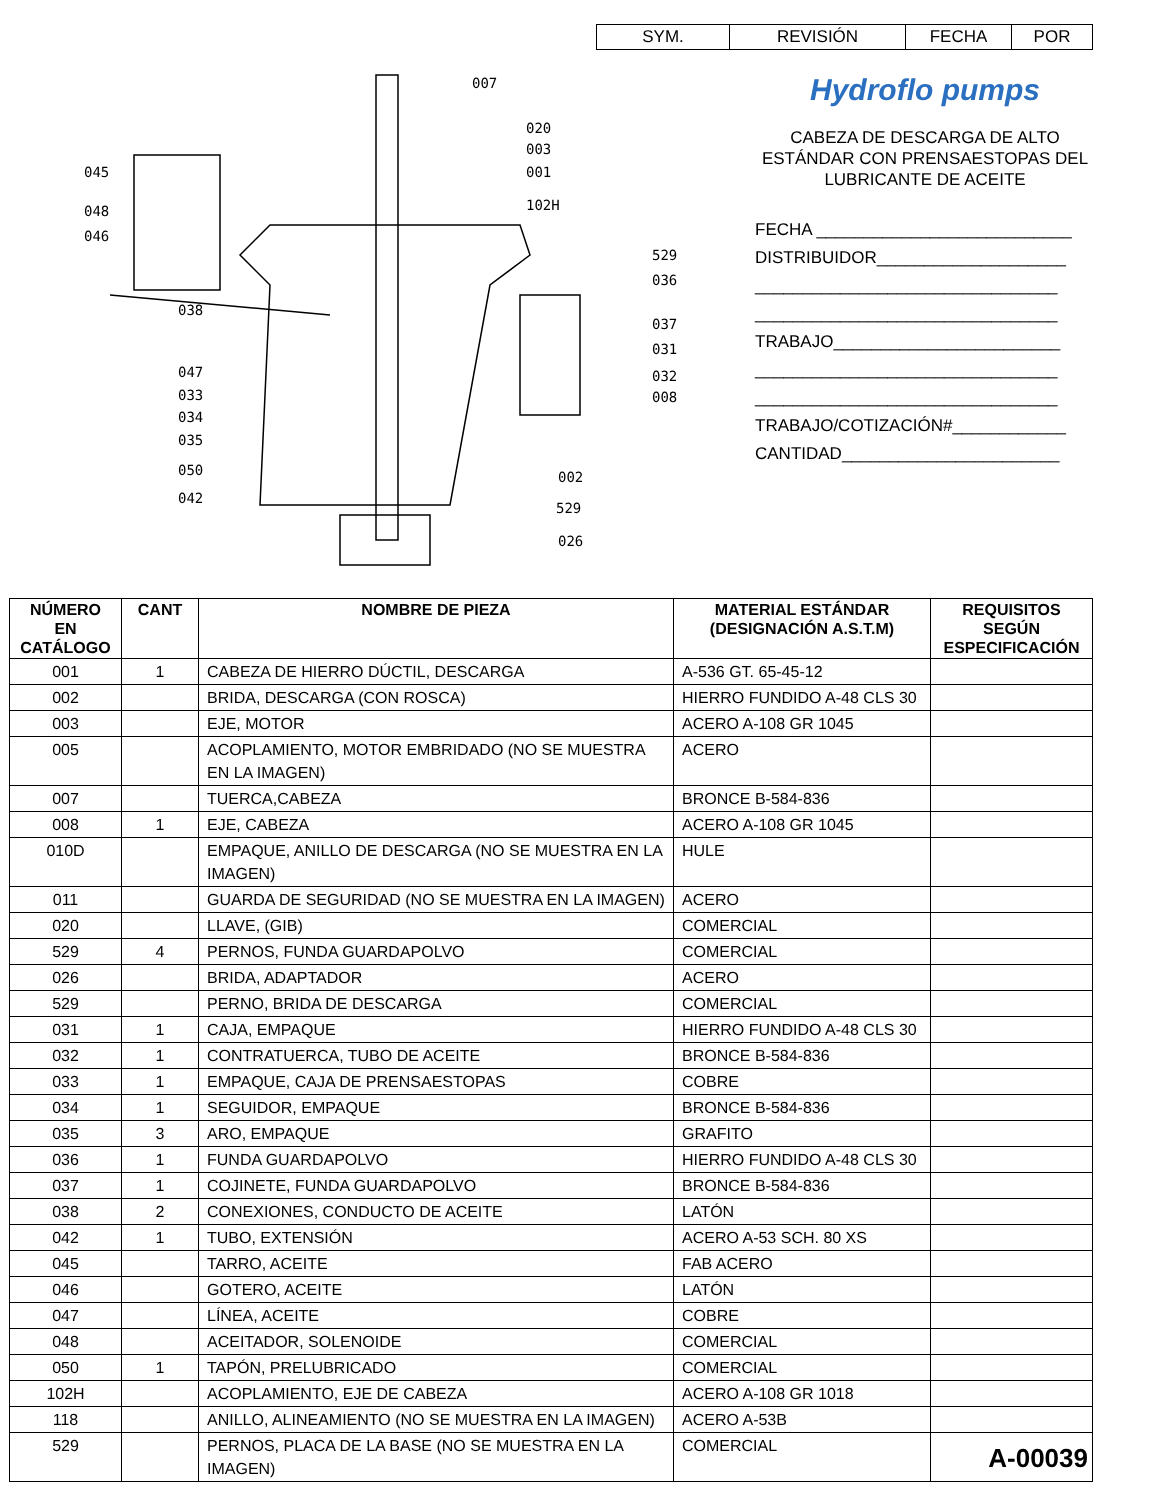| SYM. | REVISIÓN | FECHA | POR |
007
020
003
001
102H
045
048
046
038
529
036
037
031
032
008
047
033
034
035
050
042
002
529
026
Hydroflo pumps
CABEZA DE DESCARGA DE ALTO
ESTÁNDAR CON PRENSAESTOPAS DEL
LUBRICANTE DE ACEITE
FECHA ___________________________
DISTRIBUIDOR____________________
________________________________
________________________________
TRABAJO________________________
________________________________
________________________________
TRABAJO/COTIZACIÓN#____________
CANTIDAD_______________________
| NÚMERO EN CATÁLOGO | CANT | NOMBRE DE PIEZA | MATERIAL ESTÁNDAR (DESIGNACIÓN A.S.T.M) | REQUISITOS SEGÚN ESPECIFICACIÓN |
| --- | --- | --- | --- | --- |
| 001 | 1 | CABEZA DE HIERRO DÚCTIL, DESCARGA | A-536 GT. 65-45-12 | |
| 002 | | BRIDA, DESCARGA (CON ROSCA) | HIERRO FUNDIDO A-48 CLS 30 | |
| 003 | | EJE, MOTOR | ACERO A-108 GR 1045 | |
| 005 | | ACOPLAMIENTO, MOTOR EMBRIDADO (NO SE MUESTRA EN LA IMAGEN) | ACERO | |
| 007 | | TUERCA,CABEZA | BRONCE B-584-836 | |
| 008 | 1 | EJE, CABEZA | ACERO A-108 GR 1045 | |
| 010D | | EMPAQUE, ANILLO DE DESCARGA (NO SE MUESTRA EN LA IMAGEN) | HULE | |
| 011 | | GUARDA DE SEGURIDAD (NO SE MUESTRA EN LA IMAGEN) | ACERO | |
| 020 | | LLAVE, (GIB) | COMERCIAL | |
| 529 | 4 | PERNOS, FUNDA GUARDAPOLVO | COMERCIAL | |
| 026 | | BRIDA, ADAPTADOR | ACERO | |
| 529 | | PERNO, BRIDA DE DESCARGA | COMERCIAL | |
| 031 | 1 | CAJA, EMPAQUE | HIERRO FUNDIDO A-48 CLS 30 | |
| 032 | 1 | CONTRATUERCA, TUBO DE ACEITE | BRONCE B-584-836 | |
| 033 | 1 | EMPAQUE, CAJA DE PRENSAESTOPAS | COBRE | |
| 034 | 1 | SEGUIDOR, EMPAQUE | BRONCE B-584-836 | |
| 035 | 3 | ARO, EMPAQUE | GRAFITO | |
| 036 | 1 | FUNDA GUARDAPOLVO | HIERRO FUNDIDO A-48 CLS 30 | |
| 037 | 1 | COJINETE, FUNDA GUARDAPOLVO | BRONCE B-584-836 | |
| 038 | 2 | CONEXIONES, CONDUCTO DE ACEITE | LATÓN | |
| 042 | 1 | TUBO, EXTENSIÓN | ACERO A-53 SCH. 80 XS | |
| 045 | | TARRO, ACEITE | FAB ACERO | |
| 046 | | GOTERO, ACEITE | LATÓN | |
| 047 | | LÍNEA, ACEITE | COBRE | |
| 048 | | ACEITADOR, SOLENOIDE | COMERCIAL | |
| 050 | 1 | TAPÓN, PRELUBRICADO | COMERCIAL | |
| 102H | | ACOPLAMIENTO, EJE DE CABEZA | ACERO A-108 GR 1018 | |
| 118 | | ANILLO, ALINEAMIENTO (NO SE MUESTRA EN LA IMAGEN) | ACERO A-53B | |
| 529 | | PERNOS, PLACA DE LA BASE (NO SE MUESTRA EN LA IMAGEN) | COMERCIAL | |
A-00039